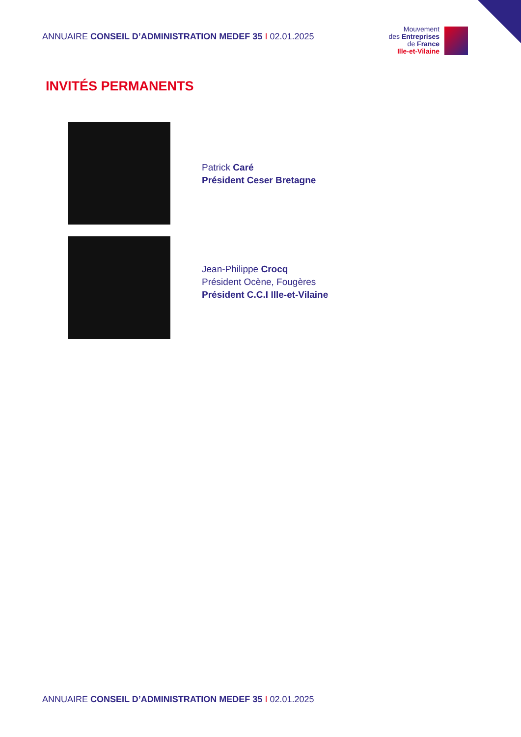ANNUAIRE CONSEIL D’ADMINISTRATION MEDEF 35 I 02.01.2025
Mouvement
des Entreprises
de France
Ille-et-Vilaine
INVITÉS PERMANENTS
Patrick Caré
Président Ceser Bretagne
Jean-Philippe Crocq
Président Ocène, Fougères
Président C.C.I Ille-et-Vilaine
ANNUAIRE CONSEIL D’ADMINISTRATION MEDEF 35 I 02.01.2025